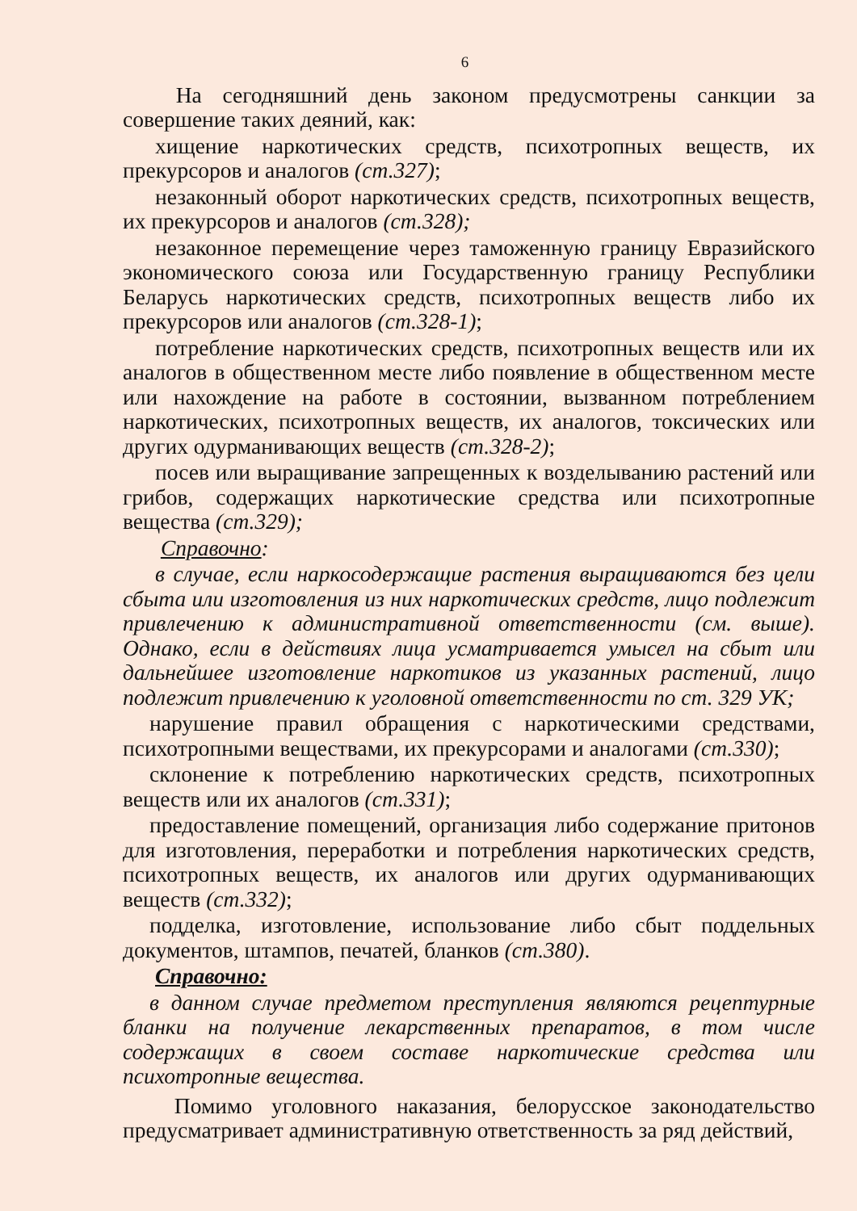6
На сегодняшний день законом предусмотрены санкции за совершение таких деяний, как:
хищение наркотических средств, психотропных веществ, их прекурсоров и аналогов (ст.327);
незаконный оборот наркотических средств, психотропных веществ, их прекурсоров и аналогов (ст.328);
незаконное перемещение через таможенную границу Евразийского экономического союза или Государственную границу Республики Беларусь наркотических средств, психотропных веществ либо их прекурсоров или аналогов (ст.328-1);
потребление наркотических средств, психотропных веществ или их аналогов в общественном месте либо появление в общественном месте или нахождение на работе в состоянии, вызванном потреблением наркотических, психотропных веществ, их аналогов, токсических или других одурманивающих веществ (ст.328-2);
посев или выращивание запрещенных к возделыванию растений или грибов, содержащих наркотические средства или психотропные вещества (ст.329);
Справочно:
в случае, если наркосодержащие растения выращиваются без цели сбыта или изготовления из них наркотических средств, лицо подлежит привлечению к административной ответственности (см. выше). Однако, если в действиях лица усматривается умысел на сбыт или дальнейшее изготовление наркотиков из указанных растений, лицо подлежит привлечению к уголовной ответственности по ст. 329 УК;
нарушение правил обращения с наркотическими средствами, психотропными веществами, их прекурсорами и аналогами (ст.330);
склонение к потреблению наркотических средств, психотропных веществ или их аналогов (ст.331);
предоставление помещений, организация либо содержание притонов для изготовления, переработки и потребления наркотических средств, психотропных веществ, их аналогов или других одурманивающих веществ (ст.332);
подделка, изготовление, использование либо сбыт поддельных документов, штампов, печатей, бланков (ст.380).
Справочно:
в данном случае предметом преступления являются рецептурные бланки на получение лекарственных препаратов, в том числе содержащих в своем составе наркотические средства или психотропные вещества.
Помимо уголовного наказания, белорусское законодательство предусматривает административную ответственность за ряд действий,